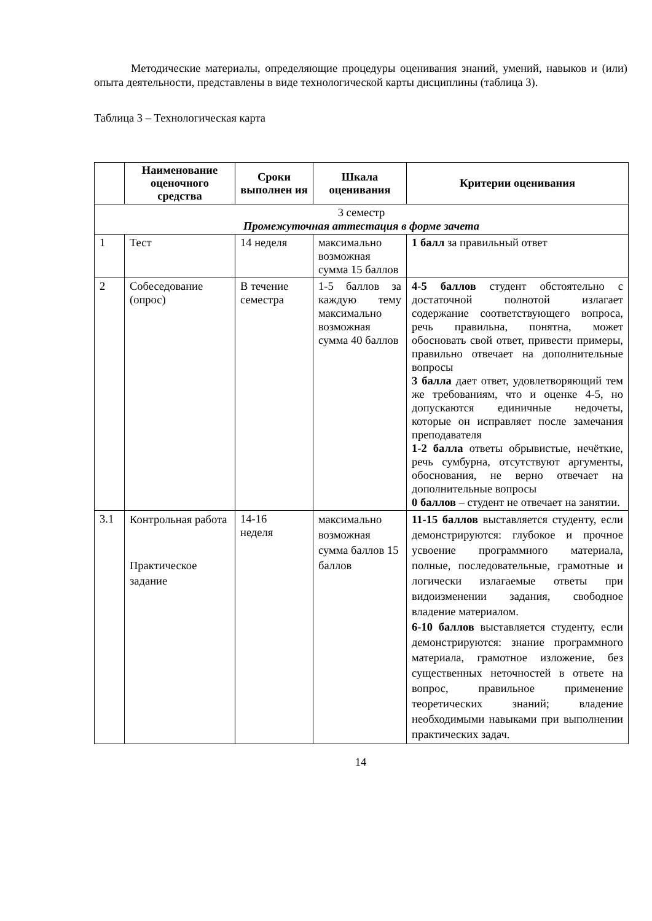Методические материалы, определяющие процедуры оценивания знаний, умений, навыков и (или) опыта деятельности, представлены в виде технологической карты дисциплины (таблица 3).
Таблица 3 – Технологическая карта
| | Наименование оценочного средства | Сроки выполнен ия | Шкала оценивания | Критерии оценивания |
| --- | --- | --- | --- | --- |
| 3 семестр Промежуточная аттестация в форме зачета | | | | |
| 1 | Тест | 14 неделя | максимально возможная сумма 15 баллов | 1 балл за правильный ответ |
| 2 | Собеседование (опрос) | В течение семестра | 1-5 баллов за каждую тему максимально возможная сумма 40 баллов | 4-5 баллов студент обстоятельно с достаточной полнотой излагает содержание соответствующего вопроса, речь правильна, понятна, может обосновать свой ответ, привести примеры, правильно отвечает на дополнительные вопросы 3 балла дает ответ, удовлетворяющий тем же требованиям, что и оценке 4-5, но допускаются единичные недочеты, которые он исправляет после замечания преподавателя 1-2 балла ответы обрывистые, нечёткие, речь сумбурна, отсутствуют аргументы, обоснования, не верно отвечает на дополнительные вопросы 0 баллов – студент не отвечает на занятии. |
| 3.1 | Контрольная работа Практическое задание | 14-16 неделя | максимально возможная сумма баллов 15 баллов | 11-15 баллов выставляется студенту, если демонстрируются: глубокое и прочное усвоение программного материала, полные, последовательные, грамотные и логически излагаемые ответы при видоизменении задания, свободное владение материалом. 6-10 баллов выставляется студенту, если демонстрируются: знание программного материала, грамотное изложение, без существенных неточностей в ответе на вопрос, правильное применение теоретических знаний; владение необходимыми навыками при выполнении практических задач. |
14